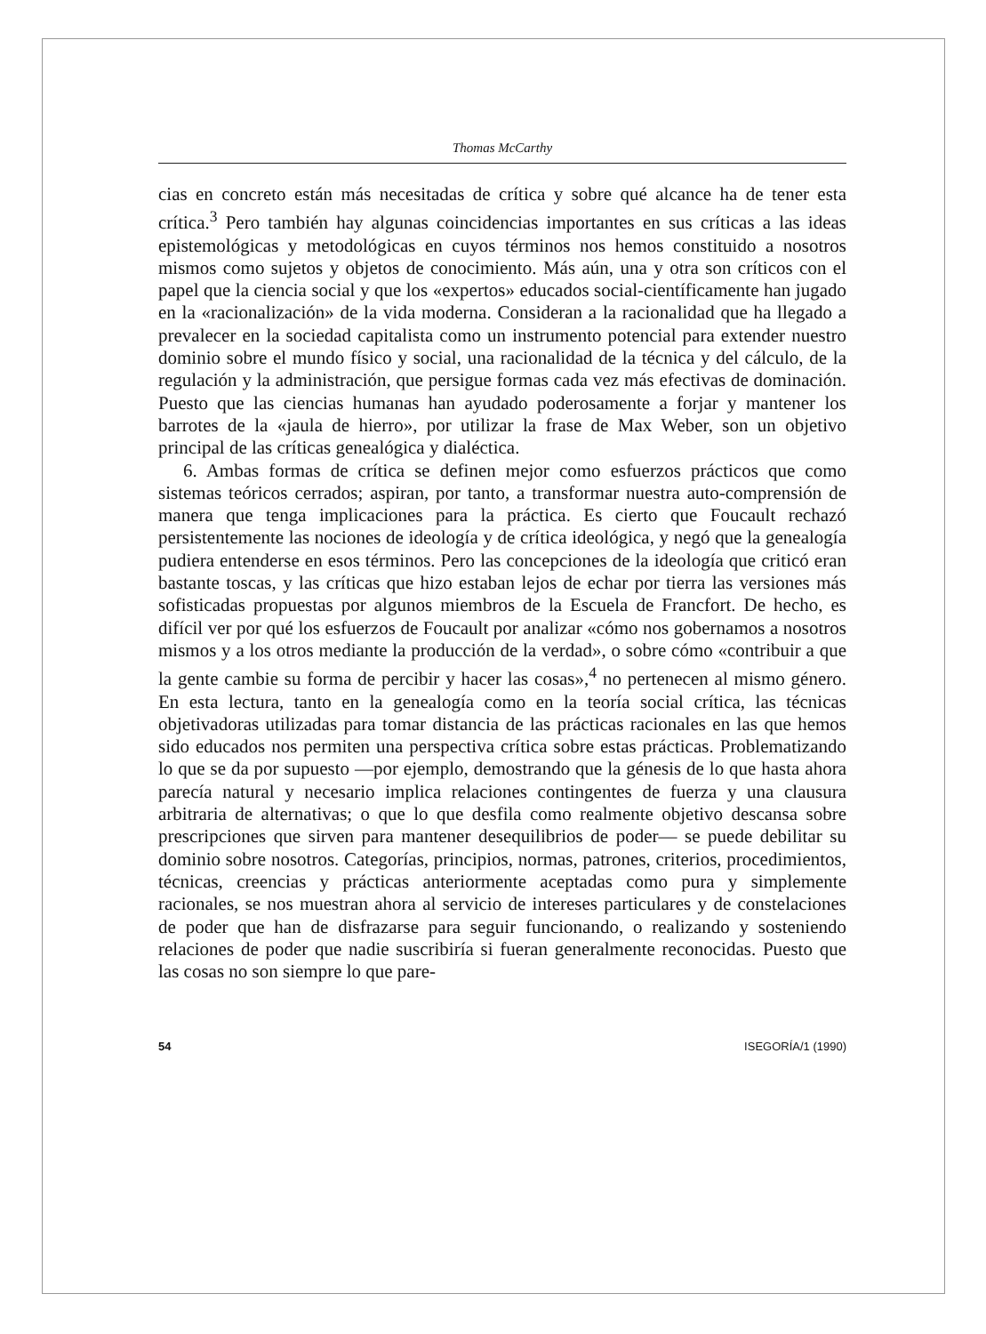Thomas McCarthy
cias en concreto están más necesitadas de crítica y sobre qué alcance ha de tener esta crítica.<sup>3</sup> Pero también hay algunas coincidencias importantes en sus críticas a las ideas epistemológicas y metodológicas en cuyos términos nos hemos constituido a nosotros mismos como sujetos y objetos de conocimiento. Más aún, una y otra son críticos con el papel que la ciencia social y que los «expertos» educados social-científicamente han jugado en la «racionalización» de la vida moderna. Consideran a la racionalidad que ha llegado a prevalecer en la sociedad capitalista como un instrumento potencial para extender nuestro dominio sobre el mundo físico y social, una racionalidad de la técnica y del cálculo, de la regulación y la administración, que persigue formas cada vez más efectivas de dominación. Puesto que las ciencias humanas han ayudado poderosamente a forjar y mantener los barrotes de la «jaula de hierro», por utilizar la frase de Max Weber, son un objetivo principal de las críticas genealógica y dialéctica.
6. Ambas formas de crítica se definen mejor como esfuerzos prácticos que como sistemas teóricos cerrados; aspiran, por tanto, a transformar nuestra auto-comprensión de manera que tenga implicaciones para la práctica. Es cierto que Foucault rechazó persistentemente las nociones de ideología y de crítica ideológica, y negó que la genealogía pudiera entenderse en esos términos. Pero las concepciones de la ideología que criticó eran bastante toscas, y las críticas que hizo estaban lejos de echar por tierra las versiones más sofisticadas propuestas por algunos miembros de la Escuela de Francfort. De hecho, es difícil ver por qué los esfuerzos de Foucault por analizar «cómo nos gobernamos a nosotros mismos y a los otros mediante la producción de la verdad», o sobre cómo «contribuir a que la gente cambie su forma de percibir y hacer las cosas»,<sup>4</sup> no pertenecen al mismo género. En esta lectura, tanto en la genealogía como en la teoría social crítica, las técnicas objetivadoras utilizadas para tomar distancia de las prácticas racionales en las que hemos sido educados nos permiten una perspectiva crítica sobre estas prácticas. Problematizando lo que se da por supuesto —por ejemplo, demostrando que la génesis de lo que hasta ahora parecía natural y necesario implica relaciones contingentes de fuerza y una clausura arbitraria de alternativas; o que lo que desfila como realmente objetivo descansa sobre prescripciones que sirven para mantener desequilibrios de poder— se puede debilitar su dominio sobre nosotros. Categorías, principios, normas, patrones, criterios, procedimientos, técnicas, creencias y prácticas anteriormente aceptadas como pura y simplemente racionales, se nos muestran ahora al servicio de intereses particulares y de constelaciones de poder que han de disfrazarse para seguir funcionando, o realizando y sosteniendo relaciones de poder que nadie suscribiría si fueran generalmente reconocidas. Puesto que las cosas no son siempre lo que pare-
54 ISEGORÍA/1 (1990)